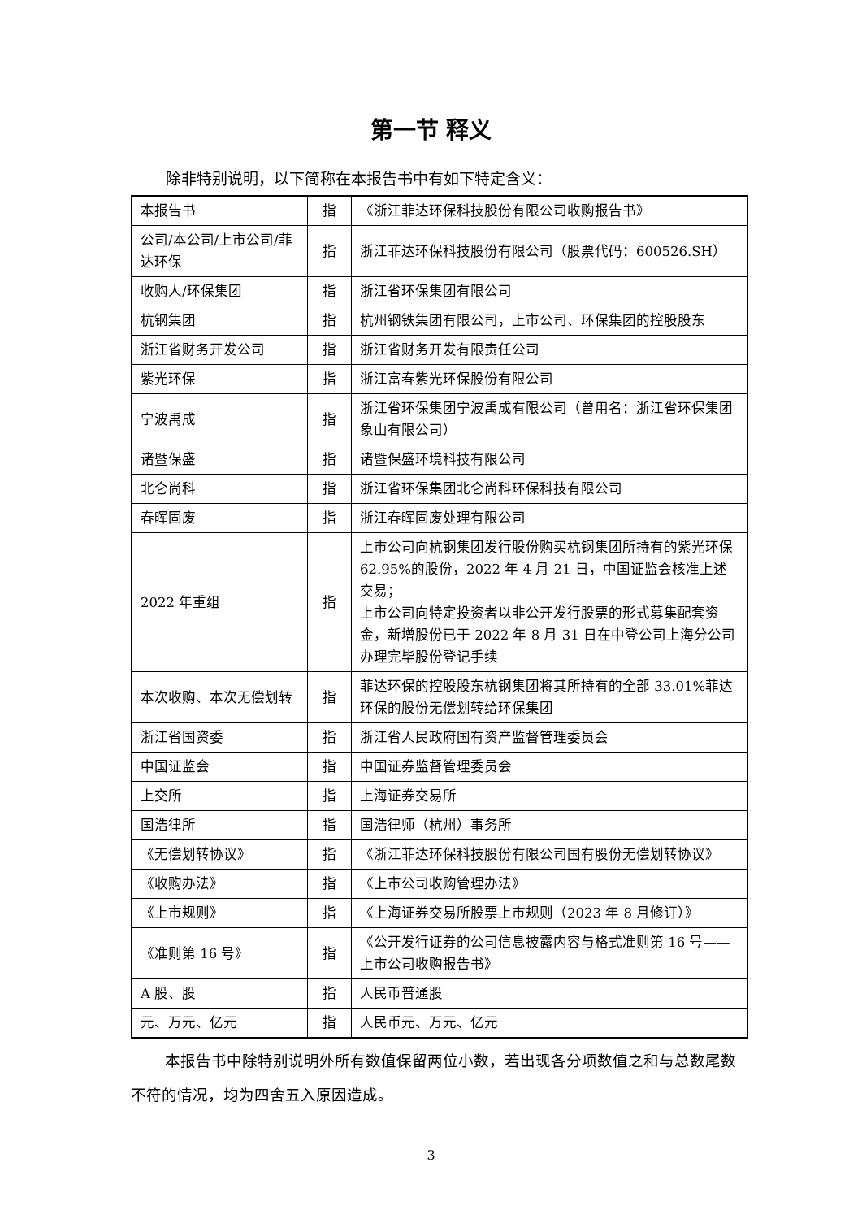第一节 释义
除非特别说明，以下简称在本报告书中有如下特定含义：
| 本报告书 | 指 | 《浙江菲达环保科技股份有限公司收购报告书》 |
| 公司/本公司/上市公司/菲达环保 | 指 | 浙江菲达环保科技股份有限公司（股票代码：600526.SH） |
| 收购人/环保集团 | 指 | 浙江省环保集团有限公司 |
| 杭钢集团 | 指 | 杭州钢铁集团有限公司，上市公司、环保集团的控股股东 |
| 浙江省财务开发公司 | 指 | 浙江省财务开发有限责任公司 |
| 紫光环保 | 指 | 浙江富春紫光环保股份有限公司 |
| 宁波禹成 | 指 | 浙江省环保集团宁波禹成有限公司（曾用名：浙江省环保集团象山有限公司） |
| 诸暨保盛 | 指 | 诸暨保盛环境科技有限公司 |
| 北仑尚科 | 指 | 浙江省环保集团北仑尚科环保科技有限公司 |
| 春晖固废 | 指 | 浙江春晖固废处理有限公司 |
| 2022 年重组 | 指 | 上市公司向杭钢集团发行股份购买杭钢集团所持有的紫光环保 62.95%的股份，2022 年 4 月 21 日，中国证监会核准上述交易； 上市公司向特定投资者以非公开发行股票的形式募集配套资金，新增股份已于 2022 年 8 月 31 日在中登公司上海分公司办理完毕股份登记手续 |
| 本次收购、本次无偿划转 | 指 | 菲达环保的控股股东杭钢集团将其所持有的全部 33.01%菲达环保的股份无偿划转给环保集团 |
| 浙江省国资委 | 指 | 浙江省人民政府国有资产监督管理委员会 |
| 中国证监会 | 指 | 中国证券监督管理委员会 |
| 上交所 | 指 | 上海证券交易所 |
| 国浩律所 | 指 | 国浩律师（杭州）事务所 |
| 《无偿划转协议》 | 指 | 《浙江菲达环保科技股份有限公司国有股份无偿划转协议》 |
| 《收购办法》 | 指 | 《上市公司收购管理办法》 |
| 《上市规则》 | 指 | 《上海证券交易所股票上市规则（2023 年 8 月修订）》 |
| 《准则第 16 号》 | 指 | 《公开发行证券的公司信息披露内容与格式准则第 16 号——上市公司收购报告书》 |
| A 股、股 | 指 | 人民币普通股 |
| 元、万元、亿元 | 指 | 人民币元、万元、亿元 |
本报告书中除特别说明外所有数值保留两位小数，若出现各分项数值之和与总数尾数不符的情况，均为四舍五入原因造成。
3